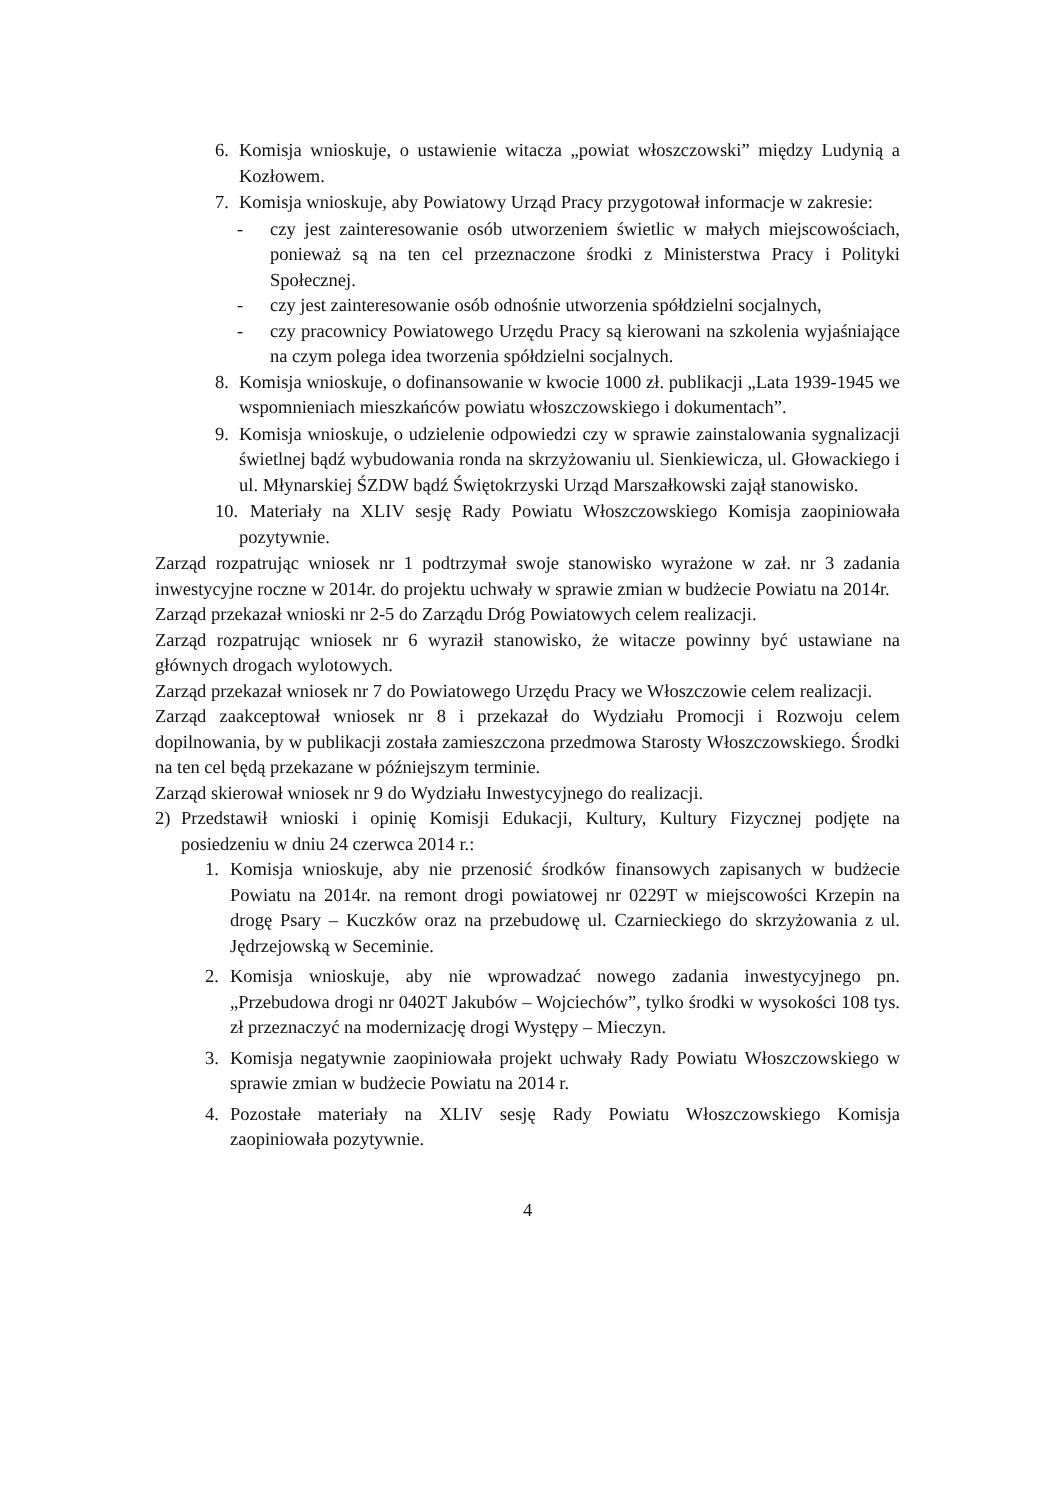6. Komisja wnioskuje, o ustawienie witacza „powiat włoszczowski” między Ludynią a Kozłowem.
7. Komisja wnioskuje, aby Powiatowy Urząd Pracy przygotował informacje w zakresie:
- czy jest zainteresowanie osób utworzeniem świetlic w małych miejscowościach, ponieważ są na ten cel przeznaczone środki z Ministerstwa Pracy i Polityki Społecznej.
- czy jest zainteresowanie osób odnośnie utworzenia spółdzielni socjalnych,
- czy pracownicy Powiatowego Urzędu Pracy są kierowani na szkolenia wyjaśniające na czym polega idea tworzenia spółdzielni socjalnych.
8. Komisja wnioskuje, o dofinansowanie w kwocie 1000 zł. publikacji „Lata 1939-1945 we wspomnieniach mieszkańców powiatu włoszczowskiego i dokumentach”.
9. Komisja wnioskuje, o udzielenie odpowiedzi czy w sprawie zainstalowania sygnalizacji świetlnej bądź wybudowania ronda na skrzyżowaniu ul. Sienkiewicza, ul. Głowackiego i ul. Młynarskiej ŚZDW bądź Świętokrzyski Urząd Marszałkowski zajął stanowisko.
10. Materiały na XLIV sesję Rady Powiatu Włoszczowskiego Komisja zaopiniowała pozytywnie.
Zarząd rozpatrując wniosek nr 1 podtrzymał swoje stanowisko wyrażone w zał. nr 3 zadania inwestycyjne roczne w 2014r. do projektu uchwały w sprawie zmian w budżecie Powiatu na 2014r.
Zarząd przekazał wnioski nr 2-5 do Zarządu Dróg Powiatowych celem realizacji.
Zarząd rozpatrując wniosek nr 6 wyraził stanowisko, że witacze powinny być ustawiane na głównych drogach wylotowych.
Zarząd przekazał wniosek nr 7 do Powiatowego Urzędu Pracy we Włoszczowie celem realizacji.
Zarząd zaakceptował wniosek nr 8 i przekazał do Wydziału Promocji i Rozwoju celem dopilnowania, by w publikacji została zamieszczona przedmowa Starosty Włoszczowskiego. Środki na ten cel będą przekazane w późniejszym terminie.
Zarząd skierował wniosek nr 9 do Wydziału Inwestycyjnego do realizacji.
2) Przedstawił wnioski i opinię Komisji Edukacji, Kultury, Kultury Fizycznej podjęte na posiedzeniu w dniu 24 czerwca 2014 r.:
1. Komisja wnioskuje, aby nie przenosić środków finansowych zapisanych w budżecie Powiatu na 2014r. na remont drogi powiatowej nr 0229T w miejscowości Krzepin na drogę Psary – Kuczków oraz na przebudowę ul. Czarnieckiego do skrzyżowania z ul. Jędrzejowską w Seceminie.
2. Komisja wnioskuje, aby nie wprowadzać nowego zadania inwestycyjnego pn. „Przebudowa drogi nr 0402T Jakubów – Wojciechów”, tylko środki w wysokości 108 tys. zł przeznaczyć na modernizację drogi Występy – Mieczyn.
3. Komisja negatywnie zaopiniowała projekt uchwały Rady Powiatu Włoszczowskiego w sprawie zmian w budżecie Powiatu na 2014 r.
4. Pozostałe materiały na XLIV sesję Rady Powiatu Włoszczowskiego Komisja zaopiniowała pozytywnie.
4